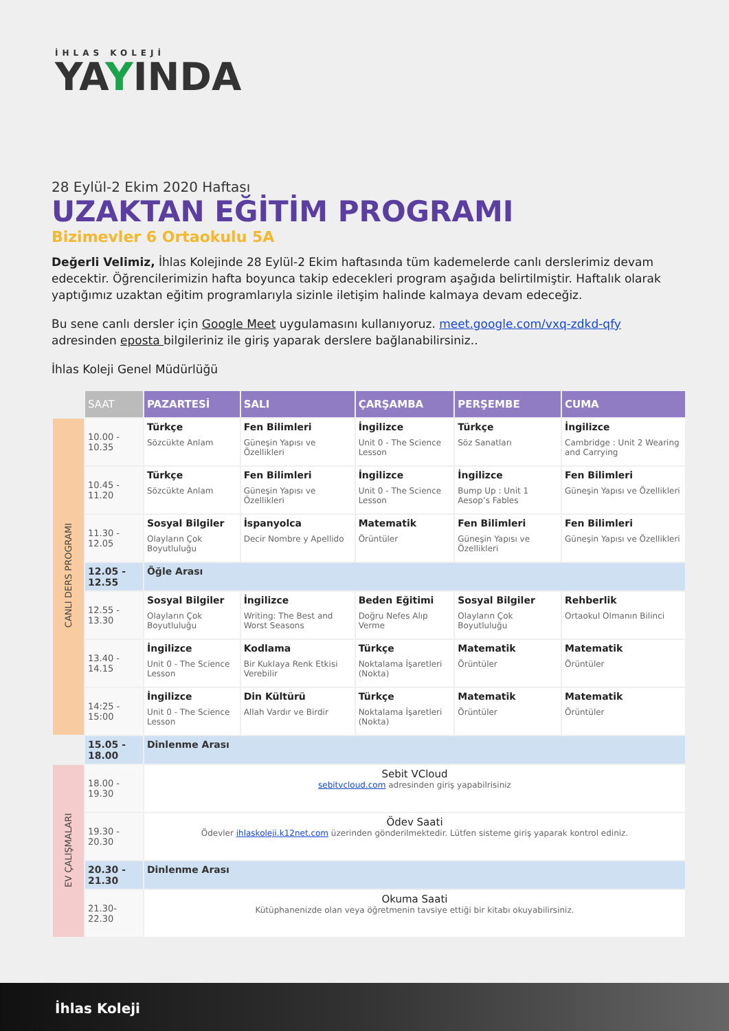İHLAS KOLEJİ
YAYINDA
28 Eylül-2 Ekim 2020 Haftası
UZAKTAN EĞİTİM PROGRAMI
Bizimevler 6 Ortaokulu 5A
Değerli Velimiz, İhlas Kolejinde 28 Eylül-2 Ekim haftasında tüm kademelerde canlı derslerimiz devam edecektir. Öğrencilerimizin hafta boyunca takip edecekleri program aşağıda belirtilmiştir. Haftalık olarak yaptığımız uzaktan eğitim programlarıyla sizinle iletişim halinde kalmaya devam edeceğiz.
Bu sene canlı dersler için Google Meet uygulamasını kullanıyoruz. meet.google.com/vxq-zdkd-qfy adresinden eposta bilgileriniz ile giriş yaparak derslere bağlanabilirsiniz..
İhlas Koleji Genel Müdürlüğü
| | SAAT | PAZARTESİ | SALI | ÇARŞAMBA | PERŞEMBE | CUMA |
| --- | --- | --- | --- | --- | --- | --- |
| CANLI DERS PROGRAMI | 10.00 - 10.35 | Türkçe Sözcükte Anlam | Fen Bilimleri Güneşin Yapısı ve Özellikleri | İngilizce Unit 0 - The Science Lesson | Türkçe Söz Sanatları | İngilizce Cambridge : Unit 2 Wearing and Carrying |
| | 10.45 - 11.20 | Türkçe Sözcükte Anlam | Fen Bilimleri Güneşin Yapısı ve Özellikleri | İngilizce Unit 0 - The Science Lesson | İngilizce Bump Up : Unit 1 Aesop’s Fables | Fen Bilimleri Güneşin Yapısı ve Özellikleri |
| | 11.30 - 12.05 | Sosyal Bilgiler Olayların Çok Boyutluluğu | İspanyolca Decir Nombre y Apellido | Matematik Örüntüler | Fen Bilimleri Güneşin Yapısı ve Özellikleri | Fen Bilimleri Güneşin Yapısı ve Özellikleri |
| | 12.05 - 12.55 | Öğle Arası | | | | |
| | 12.55 - 13.30 | Sosyal Bilgiler Olayların Çok Boyutluluğu | İngilizce Writing: The Best and Worst Seasons | Beden Eğitimi Doğru Nefes Alıp Verme | Sosyal Bilgiler Olayların Çok Boyutluluğu | Rehberlik Ortaokul Olmanın Bilinci |
| | 13.40 - 14.15 | İngilizce Unit 0 - The Science Lesson | Kodlama Bir Kuklaya Renk Etkisi Verebilir | Türkçe Noktalama İşaretleri (Nokta) | Matematik Örüntüler | Matematik Örüntüler |
| | 14:25 - 15:00 | İngilizce Unit 0 - The Science Lesson | Din Kültürü Allah Vardır ve Birdir | Türkçe Noktalama İşaretleri (Nokta) | Matematik Örüntüler | Matematik Örüntüler |
| | 15.05 - 18.00 | Dinlenme Arası | | | | |
| EV ÇALIŞMALARI | 18.00 - 19.30 | Sebit VCloud sebitvcloud.com adresinden giriş yapabilrisiniz | | | | |
| | 19.30 - 20.30 | Ödev Saati Ödevler ihlaskoleji.k12net.com üzerinden gönderilmektedir. Lütfen sisteme giriş yaparak kontrol ediniz. | | | | |
| | 20.30 - 21.30 | Dinlenme Arası | | | | |
| | 21.30-22.30 | Okuma Saati Kütüphanenizde olan veya öğretmenin tavsiye ettiği bir kitabı okuyabilirsiniz. | | | | |
İhlas Koleji